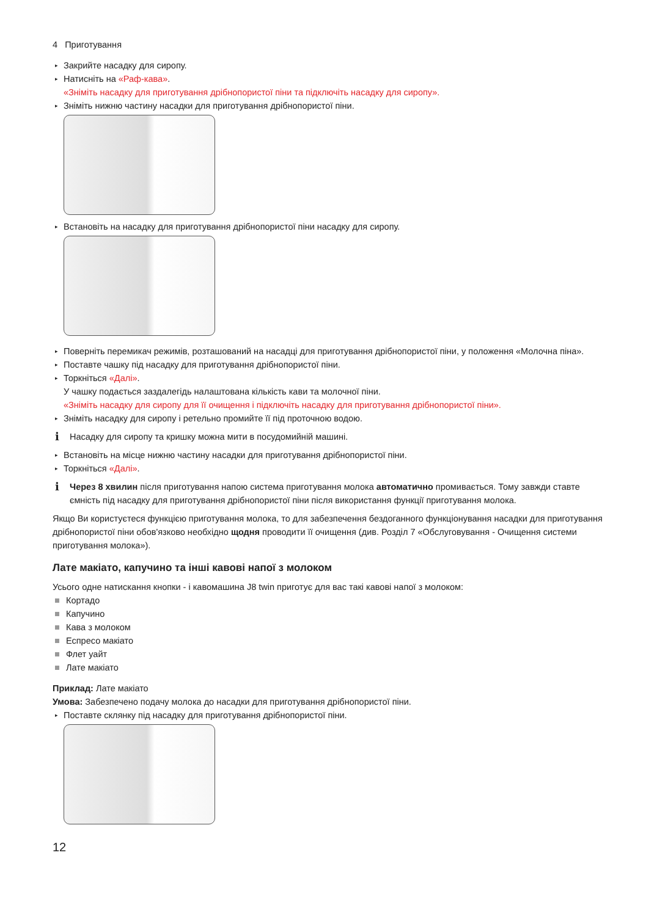4 Приготування
▸ Закрийте насадку для сиропу.
▸ Натисніть на «Раф-кава».
«Зніміть насадку для приготування дрібнопористої піни та підключіть насадку для сиропу».
▸ Зніміть нижню частину насадки для приготування дрібнопористої піни.
▸ Встановіть на насадку для приготування дрібнопористої піни насадку для сиропу.
▸ Поверніть перемикач режимів, розташований на насадці для приготування дрібнопористої піни, у положення «Молочна піна».
▸ Поставте чашку під насадку для приготування дрібнопористої піни.
▸ Торкніться «Далі».
У чашку подається заздалегідь налаштована кількість кави та молочної піни.
«Зніміть насадку для сиропу для її очищення і підключіть насадку для приготування дрібнопористої піни».
▸ Зніміть насадку для сиропу і ретельно промийте її під проточною водою.
i Насадку для сиропу та кришку можна мити в посудомийній машині.
▸ Встановіть на місце нижню частину насадки для приготування дрібнопористої піни.
▸ Торкніться «Далі».
i Через 8 хвилин після приготування напою система приготування молока автоматично промивається. Тому завжди ставте ємність під насадку для приготування дрібнопористої піни після використання функції приготування молока.
Якщо Ви користуєтеся функцією приготування молока, то для забезпечення бездоганного функціонування насадки для приготування дрібнопористої піни обов'язково необхідно щодня проводити її очищення (див. Розділ 7 «Обслуговування - Очищення системи приготування молока»).
Лате макіато, капучино та інші кавові напої з молоком
Усього одне натискання кнопки - і кавомашина J8 twin приготує для вас такі кавові напої з молоком:
Кортадо
Капучино
Кава з молоком
Еспресо макіато
Флет уайт
Лате макіато
Приклад: Лате макіато
Умова: Забезпечено подачу молока до насадки для приготування дрібнопористої піни.
▸ Поставте склянку під насадку для приготування дрібнопористої піни.
12